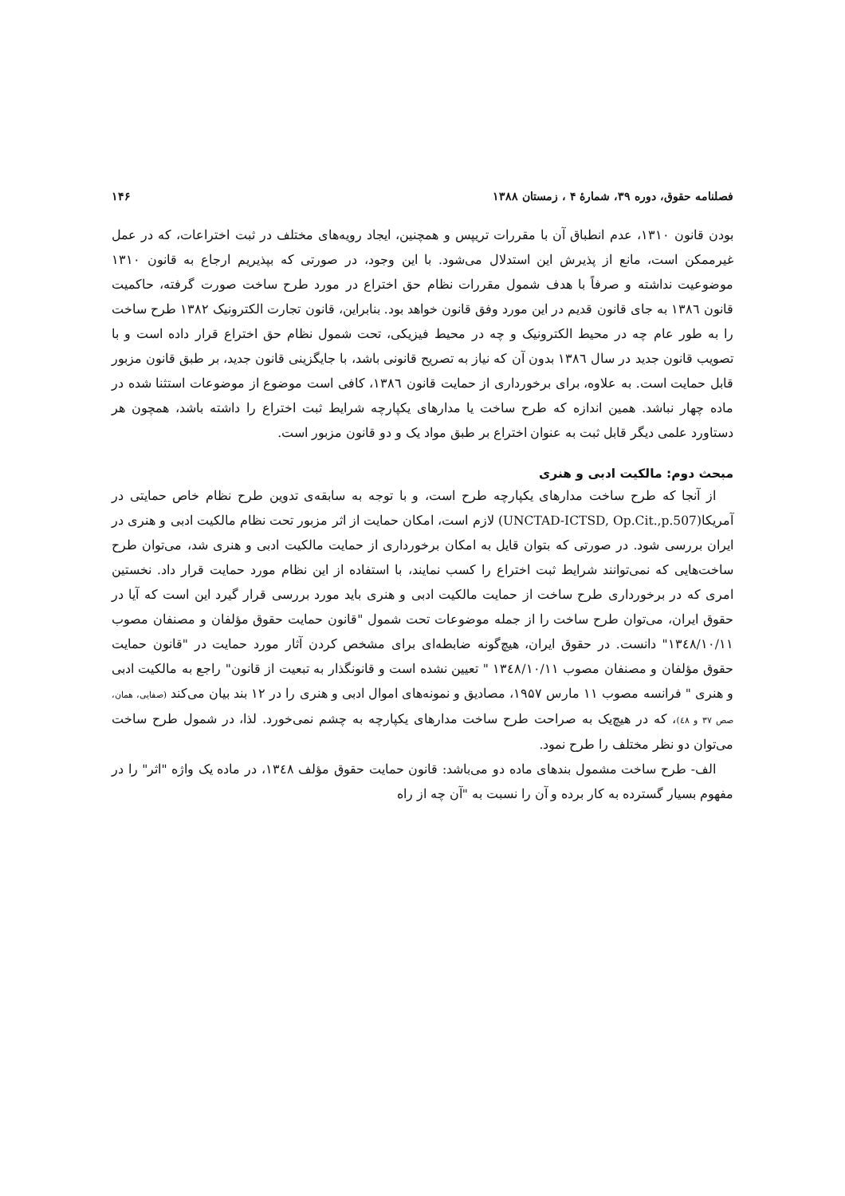فصلنامه حقوق، دوره ۳۹، شمارهٔ ۴ ، زمستان ۱۳۸۸ ۱۴۶
بودن قانون ۱۳۱۰، عدم انطباق آن با مقررات تریپس و همچنین، ایجاد رویه‌های مختلف در ثبت اختراعات، که در عمل غیرممکن است، مانع از پذیرش این استدلال می‌شود. با این وجود، در صورتی که بپذیریم ارجاع به قانون ۱۳۱۰ موضوعیت نداشته و صرفاً با هدف شمول مقررات نظام حق اختراع در مورد طرح ساخت صورت گرفته، حاکمیت قانون ١٣٨٦ به جای قانون قدیم در این مورد وفق قانون خواهد بود. بنابراین، قانون تجارت الکترونیک ۱۳۸۲ طرح ساخت را به طور عام چه در محیط الکترونیک و چه در محیط فیزیکی، تحت شمول نظام حق اختراع قرار داده است و با تصویب قانون جدید در سال ١٣٨٦ بدون آن که نیاز به تصریح قانونی باشد، با جایگزینی قانون جدید، بر طبق قانون مزبور قابل حمایت است. به علاوه، برای برخورداری از حمایت قانون ١٣٨٦، کافی است موضوع از موضوعات استثنا شده در ماده چهار نباشد. همین اندازه که طرح ساخت یا مدارهای یکپارچه شرایط ثبت اختراع را داشته باشد، همچون هر دستاورد علمی دیگر قابل ثبت به عنوان اختراع بر طبق مواد یک و دو قانون مزبور است.
مبحث دوم: مالکیت ادبی و هنری
از آنجا که طرح ساخت مدارهای یکپارچه طرح است، و با توجه به سابقه‌ی تدوین طرح نظام خاص حمایتی در آمریکا(UNCTAD-ICTSD, Op.Cit.,p.507) لازم است، امکان حمایت از اثر مزبور تحت نظام مالکیت ادبی و هنری در ایران بررسی شود. در صورتی که بتوان قایل به امکان برخورداری از حمایت مالکیت ادبی و هنری شد، می‌توان طرح ساخت‌هایی که نمی‌توانند شرایط ثبت اختراع را کسب نمایند، با استفاده از این نظام مورد حمایت قرار داد. نخستین امری که در برخورداری طرح ساخت از حمایت مالکیت ادبی و هنری باید مورد بررسی قرار گیرد این است که آیا در حقوق ایران، می‌توان طرح ساخت را از جمله موضوعات تحت شمول "قانون حمایت حقوق مؤلفان و مصنفان مصوب ١٣٤٨/١٠/١١" دانست. در حقوق ایران، هیچ‌گونه ضابطه‌ای برای مشخص کردن آثار مورد حمایت در "قانون حمایت حقوق مؤلفان و مصنفان مصوب ١٣٤٨/١٠/١١ " تعیین نشده است و قانونگذار به تبعیت از قانون" راجع به مالکیت ادبی و هنری " فرانسه مصوب ۱۱ مارس ۱۹۵۷، مصادیق و نمونه‌های اموال ادبی و هنری را در ۱۲ بند بیان می‌کند (صفایی، همان، صص ۳۷ و ٤٨)، که در هیچ‌یک به صراحت طرح ساخت مدارهای یکپارچه به چشم نمی‌خورد. لذا، در شمول طرح ساخت می‌توان دو نظر مختلف را طرح نمود.
الف- طرح ساخت مشمول بندهای ماده دو می‌باشد: قانون حمایت حقوق مؤلف ١٣٤٨، در ماده یک واژه "اثر" را در مفهوم بسیار گسترده به کار برده و آن را نسبت به "آن چه از راه